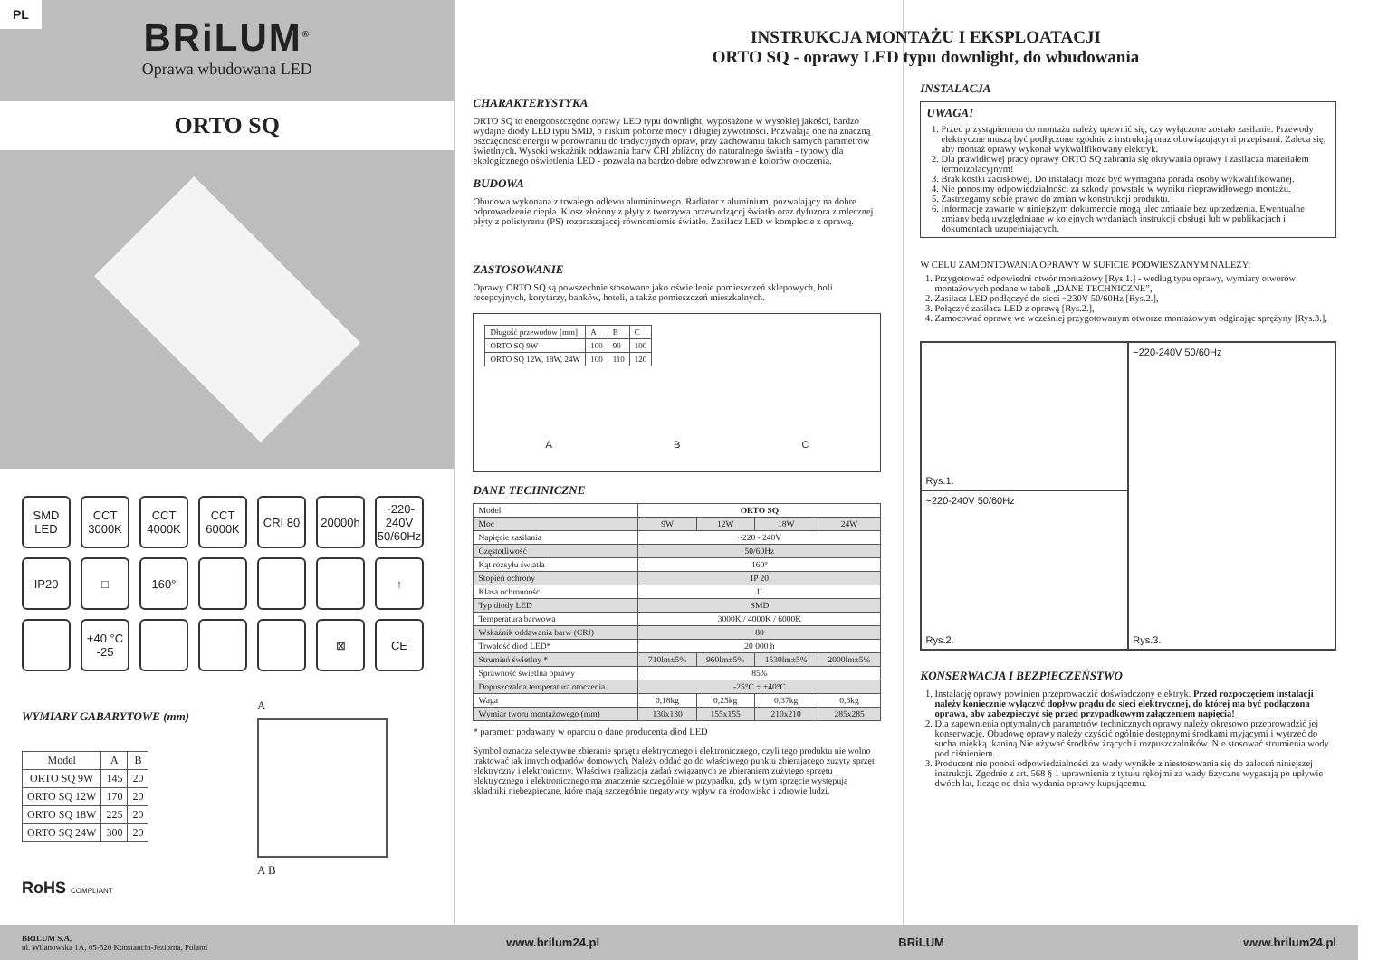PL
BRiLUM<sup>®</sup>
Oprawa wbudowana LED
ORTO SQ
SMD LED
CCT 3000K
CCT 4000K
CCT 6000K
CRI 80
20000h
~220-240V 50/60Hz
IP20
□
160°
↑
+40 °C -25
⊠
CE
WYMIARY GABARYTOWE (mm)
| Model | A | B |
| --- | --- | --- |
| ORTO SQ 9W | 145 | 20 |
| ORTO SQ 12W | 170 | 20 |
| ORTO SQ 18W | 225 | 20 |
| ORTO SQ 24W | 300 | 20 |
RoHS COMPLIANT
A
A B
INSTRUKCJA MONTAŻU I EKSPLOATACJI
ORTO SQ - oprawy LED typu downlight, do wbudowania
CHARAKTERYSTYKA
ORTO SQ to energooszczędne oprawy LED typu downlight, wyposażone w wysokiej jakości, bardzo wydajne diody LED typu SMD, o niskim poborze mocy i długiej żywotności. Pozwalają one na znaczną oszczędność energii w porównaniu do tradycyjnych opraw, przy zachowaniu takich samych parametrów świetlnych. Wysoki wskaźnik oddawania barw CRI zbliżony do naturalnego światła - typowy dla ekologicznego oświetlenia LED - pozwala na bardzo dobre odwzorowanie kolorów otoczenia.
BUDOWA
Obudowa wykonana z trwałego odlewu aluminiowego. Radiator z aluminium, pozwalający na dobre odprowadzenie ciepła. Klosz złożony z płyty z tworzywa przewodzącej światło oraz dyfuzora z mlecznej płyty z polistyrenu (PS) rozpraszającej równomiernie światło. Zasilacz LED w komplecie z oprawą.
ZASTOSOWANIE
Oprawy ORTO SQ są powszechnie stosowane jako oświetlenie pomieszczeń sklepowych, holi recepcyjnych, korytarzy, banków, hoteli, a także pomieszczeń mieszkalnych.
| Długość przewodów [mm] | A | B | C |
| ORTO SQ 9W | 100 | 90 | 100 |
| ORTO SQ 12W, 18W, 24W | 100 | 110 | 120 |
A B C
DANE TECHNICZNE
| Model | ORTO SQ | | | |
| Moc | 9W | 12W | 18W | 24W |
| Napięcie zasilania | ~220 - 240V | | | |
| Częstotliwość | 50/60Hz | | | |
| Kąt rozsyłu światła | 160° | | | |
| Stopień ochrony | IP 20 | | | |
| Klasa ochronności | II | | | |
| Typ diody LED | SMD | | | |
| Temperatura barwowa | 3000K / 4000K / 6000K | | | |
| Wskaźnik oddawania barw (CRI) | 80 | | | |
| Trwałość diod LED* | 20 000 h | | | |
| Strumień świetlny * | 710lm±5% | 960lm±5% | 1530lm±5% | 2000lm±5% |
| Sprawność świetlna oprawy | 85% | | | |
| Dopuszczalna temperatura otoczenia | -25°C ÷ +40°C | | | |
| Waga | 0,18kg | 0,25kg | 0,37kg | 0,6kg |
| Wymiar tworu montażowego (mm) | 130x130 | 155x155 | 210x210 | 285x285 |
* parametr podawany w oparciu o dane producenta diod LED
Symbol oznacza selektywne zbieranie sprzętu elektrycznego i elektronicznego, czyli tego produktu nie wolno traktować jak innych odpadów domowych. Należy oddać go do właściwego punktu zbierającego zużyty sprzęt elektryczny i elektroniczny. Właściwa realizacja zadań związanych ze zbieraniem zużytego sprzętu elektrycznego i elektronicznego ma znaczenie szczególnie w przypadku, gdy w tym sprzęcie występują składniki niebezpieczne, które mają szczególnie negatywny wpływ na środowisko i zdrowie ludzi.
INSTALACJA
UWAGA!
1. Przed przystąpieniem do montażu należy upewnić się, czy wyłączone zostało zasilanie. Przewody elektryczne muszą być podłączone zgodnie z instrukcją oraz obowiązującymi przepisami. Zaleca się, aby montaż oprawy wykonał wykwalifikowany elektryk.
2. Dla prawidłowej pracy oprawy ORTO SQ zabrania się okrywania oprawy i zasilacza materiałem termoizolacyjnym!
3. Brak kostki zaciskowej. Do instalacji może być wymagana porada osoby wykwalifikowanej.
4. Nie ponosimy odpowiedzialności za szkody powstałe w wyniku nieprawidłowego montażu.
5. Zastrzegamy sobie prawo do zmian w konstrukcji produktu.
6. Informacje zawarte w niniejszym dokumencie mogą ulec zmianie bez uprzedzenia. Ewentualne zmiany będą uwzględniane w kolejnych wydaniach instrukcji obsługi lub w publikacjach i dokumentach uzupełniających.
W CELU ZAMONTOWANIA OPRAWY W SUFICIE PODWIESZANYM NALEŻY:
1. Przygotować odpowiedni otwór montażowy [Rys.1.] - według typu oprawy, wymiary otworów montażowych podane w tabeli „DANE TECHNICZNE”,
2. Zasilacz LED podłączyć do sieci ~230V 50/60Hz [Rys.2.],
3. Połączyć zasilacz LED z oprawą [Rys.2.],
4. Zamocować oprawę we wcześniej przygotowanym otworze montażowym odginając sprężyny [Rys.3.],
Rys.1.
~220-240V 50/60Hz
Rys.3.
~220-240V 50/60Hz
Rys.2.
KONSERWACJA I BEZPIECZEŃSTWO
1. Instalację oprawy powinien przeprowadzić doświadczony elektryk. Przed rozpoczęciem instalacji należy koniecznie wyłączyć dopływ prądu do sieci elektrycznej, do której ma być podłączona oprawa, aby zabezpieczyć się przed przypadkowym załączeniem napięcia!
2. Dla zapewnienia optymalnych parametrów technicznych oprawy należy okresowo przeprowadzić jej konserwację. Obudowę oprawy należy czyścić ogólnie dostępnymi środkami myjącymi i wytrzeć do sucha miękką tkaniną.Nie używać środków żrących i rozpuszczalników. Nie stosować strumienia wody pod ciśnieniem.
3. Producent nie ponosi odpowiedzialności za wady wynikłe z niestosowania się do zaleceń niniejszej instrukcji. Zgodnie z art. 568 § 1 uprawnienia z tytułu rękojmi za wady fizyczne wygasają po upływie dwóch lat, licząc od dnia wydania oprawy kupującemu.
BRILUM S.A.
ul. Wilanowska 1A, 05-520 Konstancin-Jeziorna, Poland www.brilum24.pl BRiLUM www.brilum24.pl